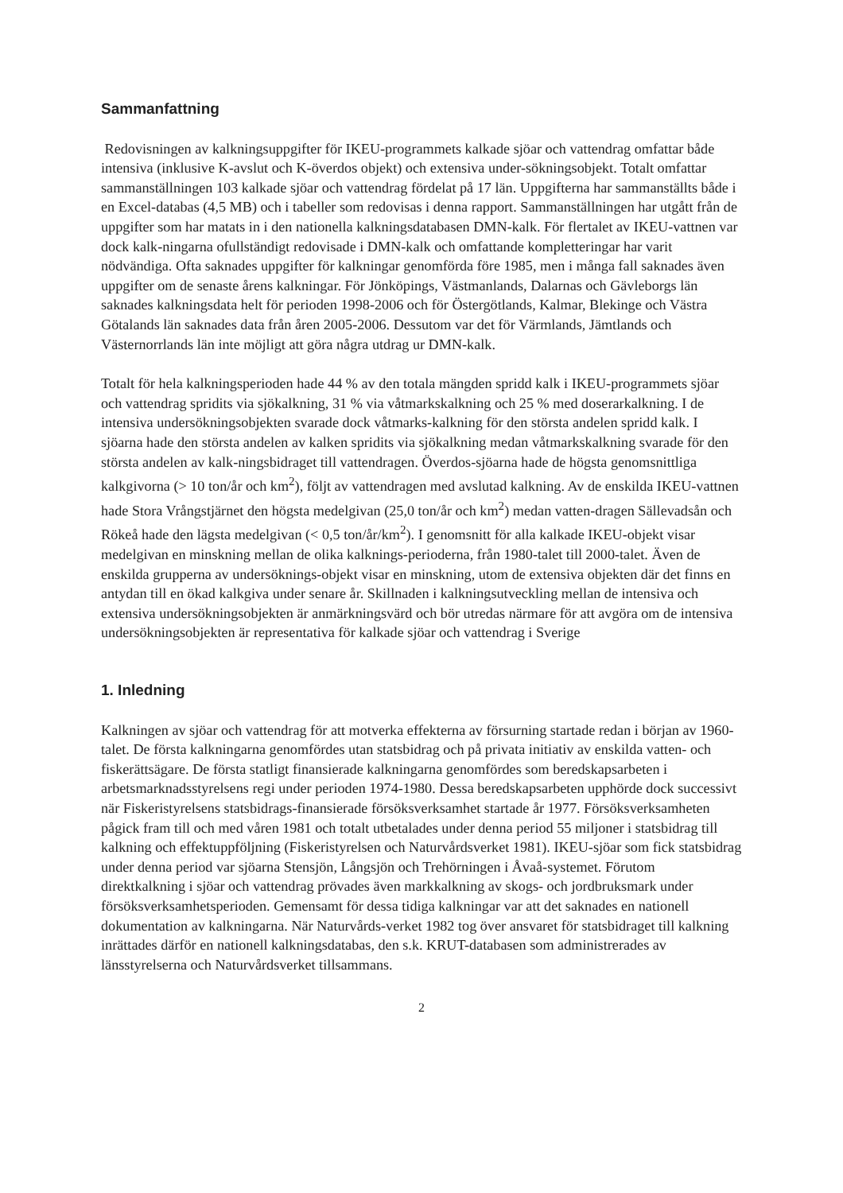Sammanfattning
Redovisningen av kalkningsuppgifter för IKEU-programmets kalkade sjöar och vattendrag omfattar både intensiva (inklusive K-avslut och K-överdos objekt) och extensiva under-sökningsobjekt. Totalt omfattar sammanställningen 103 kalkade sjöar och vattendrag fördelat på 17 län. Uppgifterna har sammanställts både i en Excel-databas (4,5 MB) och i tabeller som redovisas i denna rapport. Sammanställningen har utgått från de uppgifter som har matats in i den nationella kalkningsdatabasen DMN-kalk. För flertalet av IKEU-vattnen var dock kalk-ningarna ofullständigt redovisade i DMN-kalk och omfattande kompletteringar har varit nödvändiga. Ofta saknades uppgifter för kalkningar genomförda före 1985, men i många fall saknades även uppgifter om de senaste årens kalkningar. För Jönköpings, Västmanlands, Dalarnas och Gävleborgs län saknades kalkningsdata helt för perioden 1998-2006 och för Östergötlands, Kalmar, Blekinge och Västra Götalands län saknades data från åren 2005-2006. Dessutom var det för Värmlands, Jämtlands och Västernorrlands län inte möjligt att göra några utdrag ur DMN-kalk.
Totalt för hela kalkningsperioden hade 44 % av den totala mängden spridd kalk i IKEU-programmets sjöar och vattendrag spridits via sjökalkning, 31 % via våtmarkskalkning och 25 % med doserarkalkning. I de intensiva undersökningsobjekten svarade dock våtmarks-kalkning för den största andelen spridd kalk. I sjöarna hade den största andelen av kalken spridits via sjökalkning medan våtmarkskalkning svarade för den största andelen av kalk-ningsbidraget till vattendragen. Överdos-sjöarna hade de högsta genomsnittliga kalkgivorna (> 10 ton/år och km<sup>2</sup>), följt av vattendragen med avslutad kalkning. Av de enskilda IKEU-vattnen hade Stora Vrångstjärnet den högsta medelgivan (25,0 ton/år och km<sup>2</sup>) medan vatten-dragen Sällevadsån och Rökeå hade den lägsta medelgivan (< 0,5 ton/år/km<sup>2</sup>). I genomsnitt för alla kalkade IKEU-objekt visar medelgivan en minskning mellan de olika kalknings-perioderna, från 1980-talet till 2000-talet. Även de enskilda grupperna av undersöknings-objekt visar en minskning, utom de extensiva objekten där det finns en antydan till en ökad kalkgiva under senare år. Skillnaden i kalkningsutveckling mellan de intensiva och extensiva undersökningsobjekten är anmärkningsvärd och bör utredas närmare för att avgöra om de intensiva undersökningsobjekten är representativa för kalkade sjöar och vattendrag i Sverige
1. Inledning
Kalkningen av sjöar och vattendrag för att motverka effekterna av försurning startade redan i början av 1960-talet. De första kalkningarna genomfördes utan statsbidrag och på privata initiativ av enskilda vatten- och fiskerättsägare. De första statligt finansierade kalkningarna genomfördes som beredskapsarbeten i arbetsmarknadsstyrelsens regi under perioden 1974-1980. Dessa beredskapsarbeten upphörde dock successivt när Fiskeristyrelsens statsbidrags-finansierade försöksverksamhet startade år 1977. Försöksverksamheten pågick fram till och med våren 1981 och totalt utbetalades under denna period 55 miljoner i statsbidrag till kalkning och effektuppföljning (Fiskeristyrelsen och Naturvårdsverket 1981). IKEU-sjöar som fick statsbidrag under denna period var sjöarna Stensjön, Långsjön och Trehörningen i Åvaå-systemet. Förutom direktkalkning i sjöar och vattendrag prövades även markkalkning av skogs- och jordbruksmark under försöksverksamhetsperioden. Gemensamt för dessa tidiga kalkningar var att det saknades en nationell dokumentation av kalkningarna. När Naturvårds-verket 1982 tog över ansvaret för statsbidraget till kalkning inrättades därför en nationell kalkningsdatabas, den s.k. KRUT-databasen som administrerades av länsstyrelserna och Naturvårdsverket tillsammans.
2